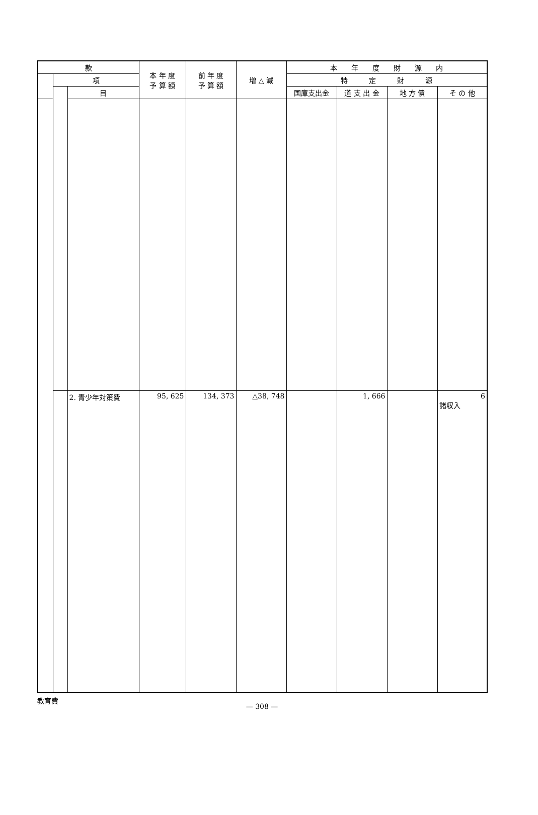| 款 | | | 本 年 度 予 算 額 | 前 年 度 予 算 額 | 増 △ 減 | 本 年 度 財 源 内 | | | |
| --- | --- | --- | --- | --- | --- | --- | --- | --- | --- |
| | 項 | | | | | 特 定 財 源 | | | |
| | | 目 | | | | 国庫支出金 | 道 支 出 金 | 地 方 債 | そ の 他 |
| | | 2. 青少年対策費 | 95, 625 | 134, 373 | △38, 748 | | 1, 666 | | 6 諸収入 |
教育費
— 308 —